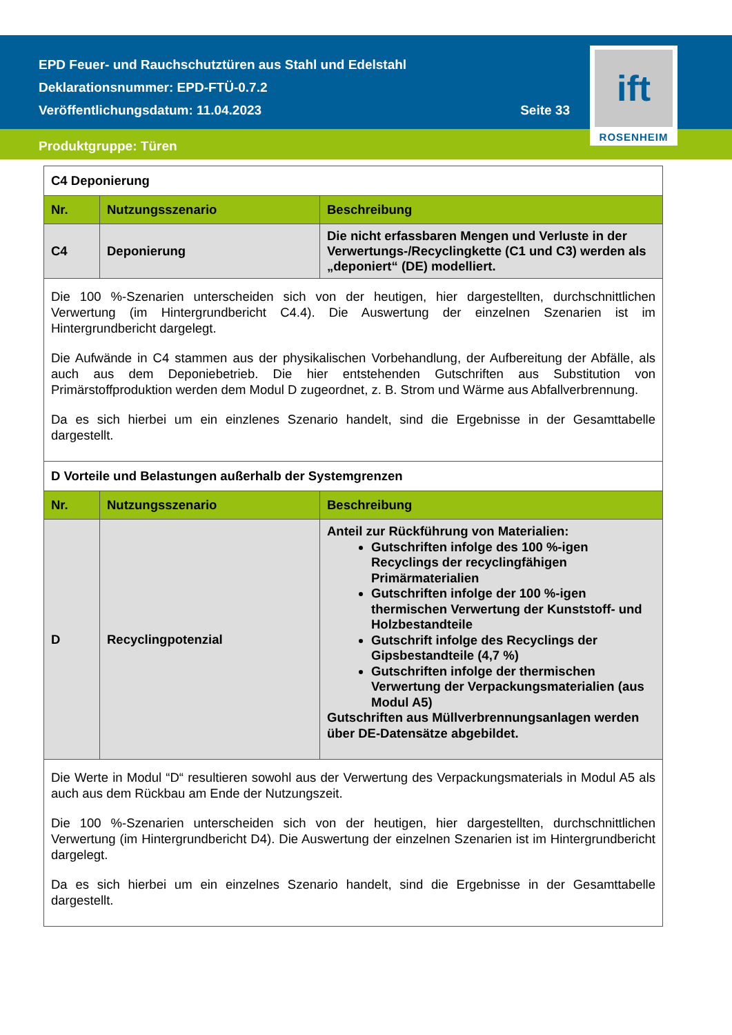EPD Feuer- und Rauchschutztüren aus Stahl und Edelstahl
Deklarationsnummer: EPD-FTÜ-0.7.2
Veröffentlichungsdatum: 11.04.2023 Seite 33
Produktgruppe: Türen
ift
ROSENHEIM
| C4 Deponierung | | |
| Nr. | Nutzungsszenario | Beschreibung |
| C4 | Deponierung | Die nicht erfassbaren Mengen und Verluste in der Verwertungs-/Recyclingkette (C1 und C3) werden als „deponiert“ (DE) modelliert. |
| Die 100 %-Szenarien unterscheiden sich von der heutigen, hier dargestellten, durchschnittlichen Verwertung (im Hintergrundbericht C4.4). Die Auswertung der einzelnen Szenarien ist im Hintergrundbericht dargelegt. Die Aufwände in C4 stammen aus der physikalischen Vorbehandlung, der Aufbereitung der Abfälle, als auch aus dem Deponiebetrieb. Die hier entstehenden Gutschriften aus Substitution von Primärstoffproduktion werden dem Modul D zugeordnet, z. B. Strom und Wärme aus Abfallverbrennung. Da es sich hierbei um ein einzlenes Szenario handelt, sind die Ergebnisse in der Gesamttabelle dargestellt. | | |
| D Vorteile und Belastungen außerhalb der Systemgrenzen | | |
| Nr. | Nutzungsszenario | Beschreibung |
| D | Recyclingpotenzial | Anteil zur Rückführung von Materialien: Gutschriften infolge des 100 %-igen Recyclings der recyclingfähigen Primärmaterialien Gutschriften infolge der 100 %-igen thermischen Verwertung der Kunststoff- und Holzbestandteile Gutschrift infolge des Recyclings der Gipsbestandteile (4,7 %) Gutschriften infolge der thermischen Verwertung der Verpackungsmaterialien (aus Modul A5) Gutschriften aus Müllverbrennungsanlagen werden über DE-Datensätze abgebildet. |
| Die Werte in Modul “D“ resultieren sowohl aus der Verwertung des Verpackungsmaterials in Modul A5 als auch aus dem Rückbau am Ende der Nutzungszeit. Die 100 %-Szenarien unterscheiden sich von der heutigen, hier dargestellten, durchschnittlichen Verwertung (im Hintergrundbericht D4). Die Auswertung der einzelnen Szenarien ist im Hintergrundbericht dargelegt. Da es sich hierbei um ein einzelnes Szenario handelt, sind die Ergebnisse in der Gesamttabelle dargestellt. | | |